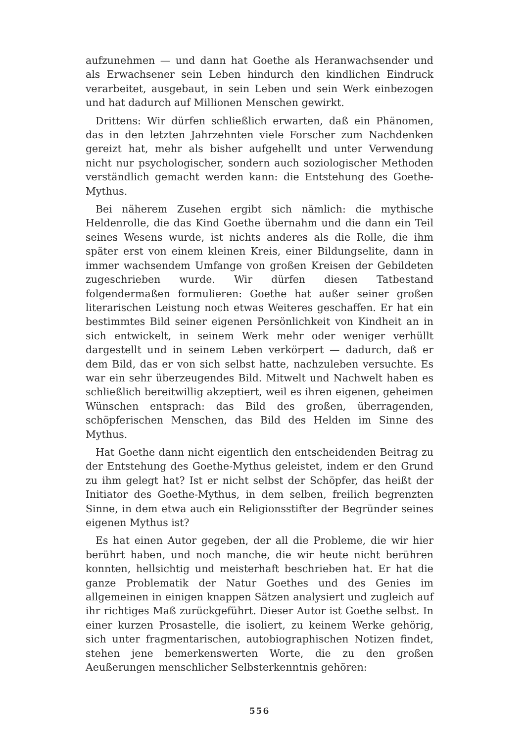aufzunehmen — und dann hat Goethe als Heranwachsender und als Erwachsener sein Leben hindurch den kindlichen Eindruck verarbeitet, ausgebaut, in sein Leben und sein Werk einbezogen und hat dadurch auf Millionen Menschen gewirkt.
Drittens: Wir dürfen schließlich erwarten, daß ein Phänomen, das in den letzten Jahrzehnten viele Forscher zum Nachdenken gereizt hat, mehr als bisher aufgehellt und unter Verwendung nicht nur psychologischer, sondern auch soziologischer Methoden verständlich gemacht werden kann: die Entstehung des Goethe-Mythus.
Bei näherem Zusehen ergibt sich nämlich: die mythische Heldenrolle, die das Kind Goethe übernahm und die dann ein Teil seines Wesens wurde, ist nichts anderes als die Rolle, die ihm später erst von einem kleinen Kreis, einer Bildungselite, dann in immer wachsendem Umfange von großen Kreisen der Gebildeten zugeschrieben wurde. Wir dürfen diesen Tatbestand folgendermaßen formulieren: Goethe hat außer seiner großen literarischen Leistung noch etwas Weiteres geschaffen. Er hat ein bestimmtes Bild seiner eigenen Persönlichkeit von Kindheit an in sich entwickelt, in seinem Werk mehr oder weniger verhüllt dargestellt und in seinem Leben verkörpert — dadurch, daß er dem Bild, das er von sich selbst hatte, nachzuleben versuchte. Es war ein sehr überzeugendes Bild. Mitwelt und Nachwelt haben es schließlich bereitwillig akzeptiert, weil es ihren eigenen, geheimen Wünschen entsprach: das Bild des großen, überragenden, schöpferischen Menschen, das Bild des Helden im Sinne des Mythus.
Hat Goethe dann nicht eigentlich den entscheidenden Beitrag zu der Entstehung des Goethe-Mythus geleistet, indem er den Grund zu ihm gelegt hat? Ist er nicht selbst der Schöpfer, das heißt der Initiator des Goethe-Mythus, in dem selben, freilich begrenzten Sinne, in dem etwa auch ein Religionsstifter der Begründer seines eigenen Mythus ist?
Es hat einen Autor gegeben, der all die Probleme, die wir hier berührt haben, und noch manche, die wir heute nicht berühren konnten, hellsichtig und meisterhaft beschrieben hat. Er hat die ganze Problematik der Natur Goethes und des Genies im allgemeinen in einigen knappen Sätzen analysiert und zugleich auf ihr richtiges Maß zurückgeführt. Dieser Autor ist Goethe selbst. In einer kurzen Prosastelle, die isoliert, zu keinem Werke gehörig, sich unter fragmentarischen, autobiographischen Notizen findet, stehen jene bemerkenswerten Worte, die zu den großen Aeußerungen menschlicher Selbsterkenntnis gehören:
556